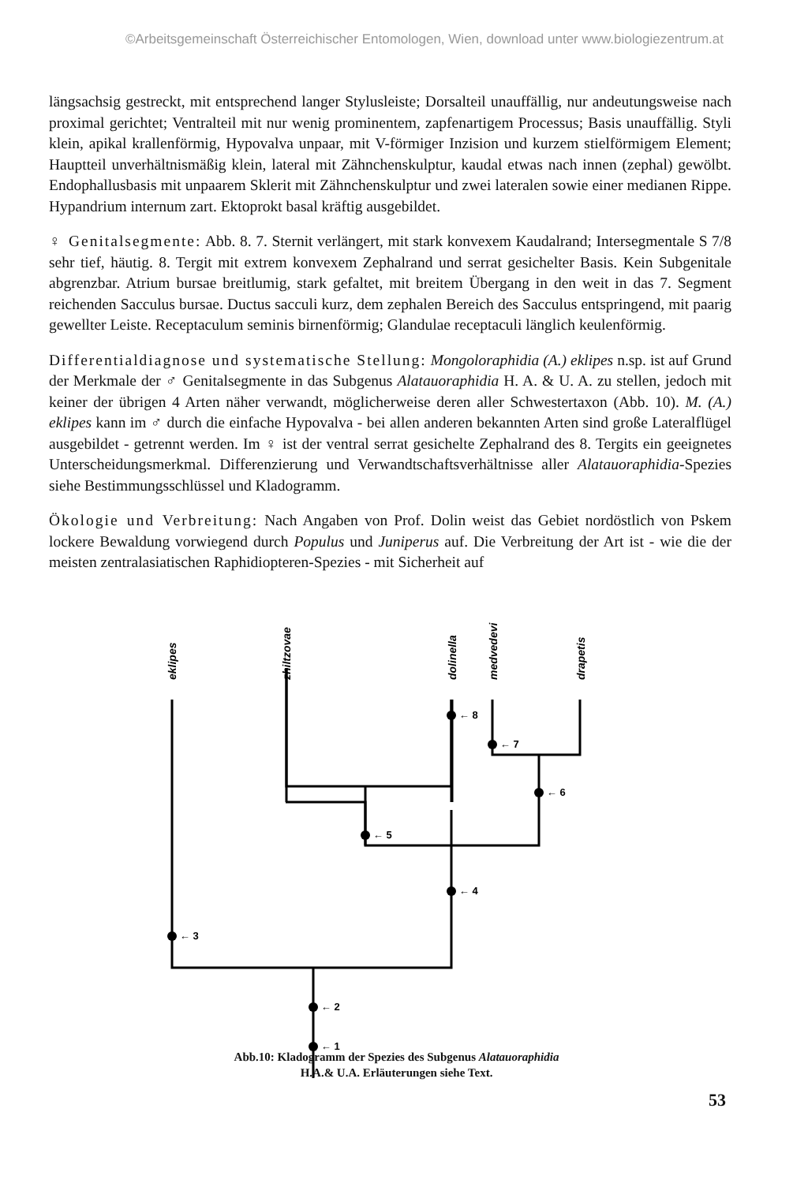©Arbeitsgemeinschaft Österreichischer Entomologen, Wien, download unter www.biologiezentrum.at
längsachsig gestreckt, mit entsprechend langer Stylusleiste; Dorsalteil unauffällig, nur andeutungsweise nach proximal gerichtet; Ventralteil mit nur wenig prominentem, zapfenartigem Processus; Basis unauffällig. Styli klein, apikal krallenförmig, Hypovalva unpaar, mit V-förmiger Inzision und kurzem stielförmigem Element; Hauptteil unverhältnismäßig klein, lateral mit Zähnchenskulptur, kaudal etwas nach innen (zephal) gewölbt. Endophallusbasis mit unpaarem Sklerit mit Zähnchenskulptur und zwei lateralen sowie einer medianen Rippe. Hypandrium internum zart. Ektoprokt basal kräftig ausgebildet.
♀ Genitalsegmente: Abb. 8. 7. Sternit verlängert, mit stark konvexem Kaudalrand; Intersegmentale S 7/8 sehr tief, häutig. 8. Tergit mit extrem konvexem Zephalrand und serrat gesichelter Basis. Kein Subgenitale abgrenzbar. Atrium bursae breitlumig, stark gefaltet, mit breitem Übergang in den weit in das 7. Segment reichenden Sacculus bursae. Ductus sacculi kurz, dem zephalen Bereich des Sacculus entspringend, mit paarig gewellter Leiste. Receptaculum seminis birnenförmig; Glandulae receptaculi länglich keulenförmig.
Differentialdiagnose und systematische Stellung: Mongoloraphidia (A.) eklipes n.sp. ist auf Grund der Merkmale der ♂ Genitalsegmente in das Subgenus Alatauoraphidia H. A. & U. A. zu stellen, jedoch mit keiner der übrigen 4 Arten näher verwandt, möglicherweise deren aller Schwestertaxon (Abb. 10). M. (A.) eklipes kann im ♂ durch die einfache Hypovalva - bei allen anderen bekannten Arten sind große Lateralflügel ausgebildet - getrennt werden. Im ♀ ist der ventral serrat gesichelte Zephalrand des 8. Tergits ein geeignetes Unterscheidungsmerkmal. Differenzierung und Verwandtschaftsverhältnisse aller Alatauoraphidia-Spezies siehe Bestimmungsschlüssel und Kladogramm.
Ökologie und Verbreitung: Nach Angaben von Prof. Dolin weist das Gebiet nordöstlich von Pskem lockere Bewaldung vorwiegend durch Populus und Juniperus auf. Die Verbreitung der Art ist - wie die der meisten zentralasiatischen Raphidiopteren-Spezies - mit Sicherheit auf
← 8
← 7
← 6
← 5
← 4
← 3
← 2
← 1
eklipes
zhiltzovae
dolinella
medvedevi
drapetis
Abb.10: Kladogramm der Spezies des Subgenus Alatauoraphidia
H.A.& U.A. Erläuterungen siehe Text.
53